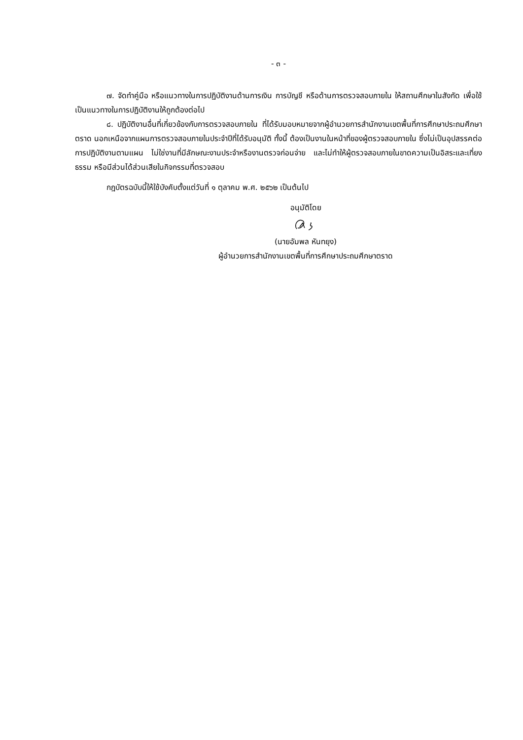- ๓ -
๗. จัดทำคู่มือ หรือแนวทางในการปฏิบัติงานด้านการเงิน การบัญชี หรือด้านการตรวจสอบภายใน ให้สถานศึกษาในสังกัด เพื่อใช้เป็นแนวทางในการปฏิบัติงานให้ถูกต้องต่อไป
๘. ปฏิบัติงานอื่นที่เกี่ยวข้องกับการตรวจสอบภายใน ที่ได้รับมอบหมายจากผู้อำนวยการสำนักงานเขตพื้นที่การศึกษาประถมศึกษาตราด นอกเหนือจากแผนการตรวจสอบภายในประจำปีที่ได้รับอนุมัติ ทั้งนี้ ต้องเป็นงานในหน้าที่ของผู้ตรวจสอบภายใน ซึ่งไม่เป็นอุปสรรคต่อการปฏิบัติงานตามแผน ไม่ใช่งานที่มีลักษณะงานประจำหรืองานตรวจก่อนจ่าย และไม่ทำให้ผู้ตรวจสอบภายในขาดความเป็นอิสระและเที่ยงธรรม หรือมีส่วนได้ส่วนเสียในกิจกรรมที่ตรวจสอบ
กฎบัตรฉบับนี้ให้ใช้บังคับตั้งแต่วันที่ ๑ ตุลาคม พ.ศ. ๒๕๖๒ เป็นต้นไป
อนุมัติโดย
(นายอัมพล หันทยุง)
ผู้อำนวยการสำนักงานเขตพื้นที่การศึกษาประถมศึกษาตราด